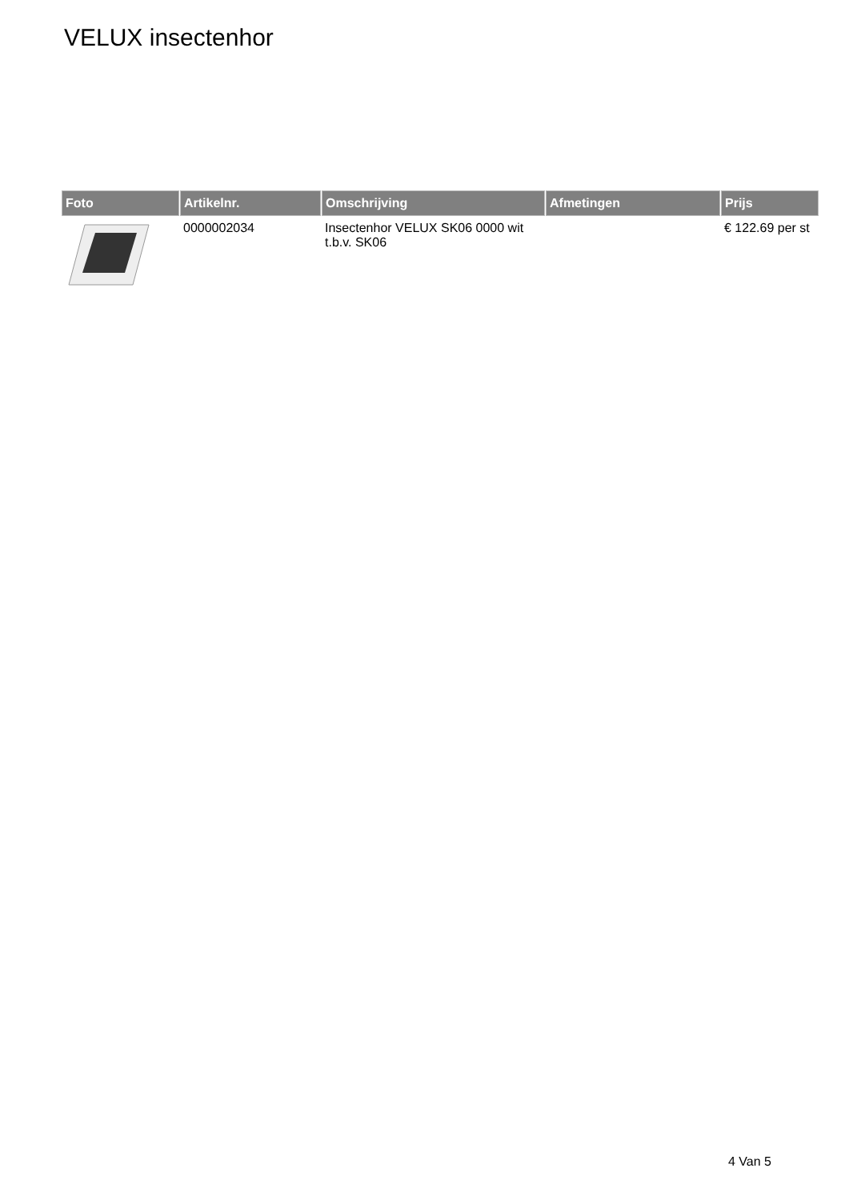VELUX insectenhor
| Foto | Artikelnr. | Omschrijving | Afmetingen | Prijs |
| --- | --- | --- | --- | --- |
| | 0000002034 | Insectenhor VELUX SK06 0000 wit t.b.v. SK06 | | € 122.69 per st |
4 Van 5